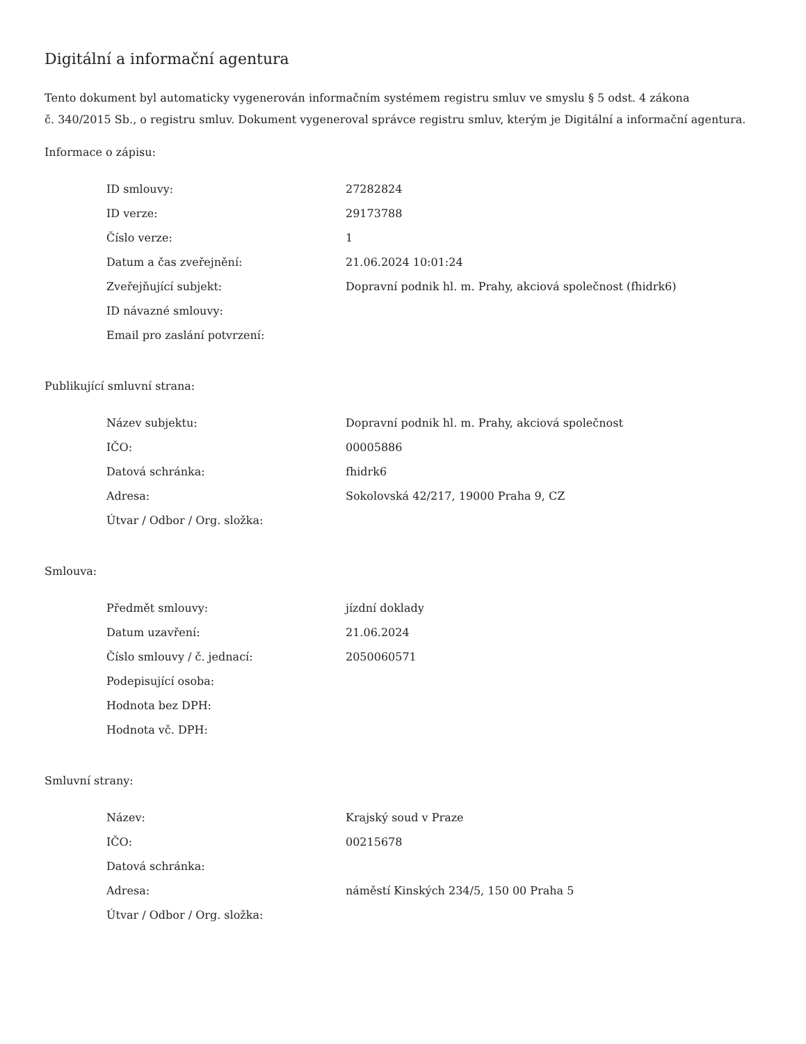Digitální a informační agentura
Tento dokument byl automaticky vygenerován informačním systémem registru smluv ve smyslu § 5 odst. 4 zákona
č. 340/2015 Sb., o registru smluv. Dokument vygeneroval správce registru smluv, kterým je Digitální a informační agentura.
Informace o zápisu:
| ID smlouvy: | 27282824 |
| ID verze: | 29173788 |
| Číslo verze: | 1 |
| Datum a čas zveřejnění: | 21.06.2024 10:01:24 |
| Zveřejňující subjekt: | Dopravní podnik hl. m. Prahy, akciová společnost (fhidrk6) |
| ID návazné smlouvy: | |
| Email pro zaslání potvrzení: | |
Publikující smluvní strana:
| Název subjektu: | Dopravní podnik hl. m. Prahy, akciová společnost |
| IČO: | 00005886 |
| Datová schránka: | fhidrk6 |
| Adresa: | Sokolovská 42/217, 19000 Praha 9, CZ |
| Útvar / Odbor / Org. složka: | |
Smlouva:
| Předmět smlouvy: | jízdní doklady |
| Datum uzavření: | 21.06.2024 |
| Číslo smlouvy / č. jednací: | 2050060571 |
| Podepisující osoba: | |
| Hodnota bez DPH: | |
| Hodnota vč. DPH: | |
Smluvní strany:
| Název: | Krajský soud v Praze |
| IČO: | 00215678 |
| Datová schránka: | |
| Adresa: | náměstí Kinských 234/5, 150 00 Praha 5 |
| Útvar / Odbor / Org. složka: | |